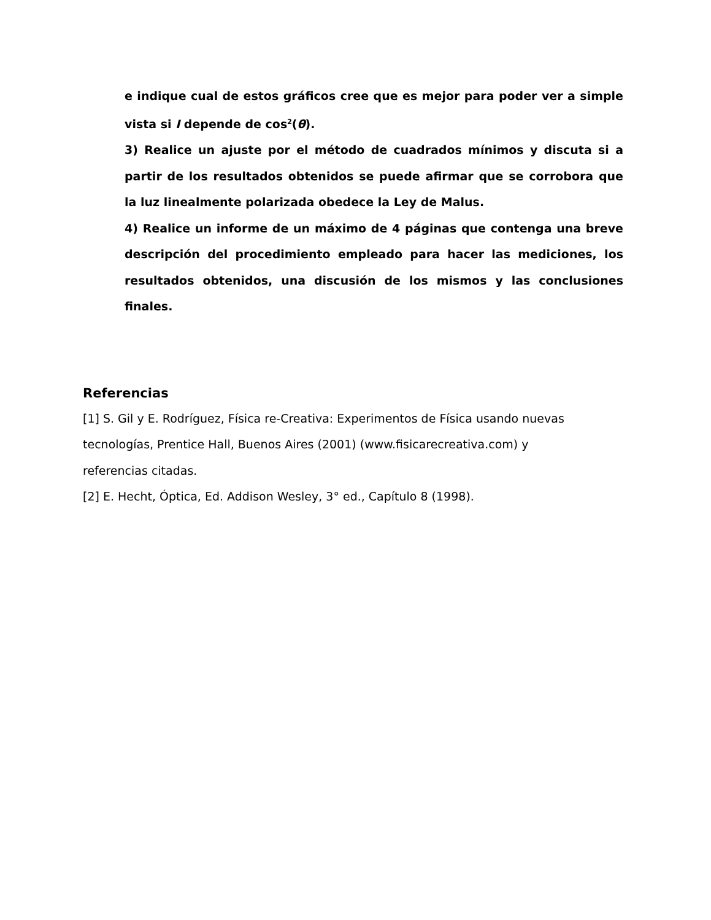e indique cual de estos gráficos cree que es mejor para poder ver a simple vista si I depende de cos<sup>2</sup>(θ).
3) Realice un ajuste por el método de cuadrados mínimos y discuta si a partir de los resultados obtenidos se puede afirmar que se corrobora que la luz linealmente polarizada obedece la Ley de Malus.
4) Realice un informe de un máximo de 4 páginas que contenga una breve descripción del procedimiento empleado para hacer las mediciones, los resultados obtenidos, una discusión de los mismos y las conclusiones finales.
Referencias
[1] S. Gil y E. Rodríguez, Física re-Creativa: Experimentos de Física usando nuevas
tecnologías, Prentice Hall, Buenos Aires (2001) (www.fisicarecreativa.com) y
referencias citadas.
[2] E. Hecht, Óptica, Ed. Addison Wesley, 3° ed., Capítulo 8 (1998).